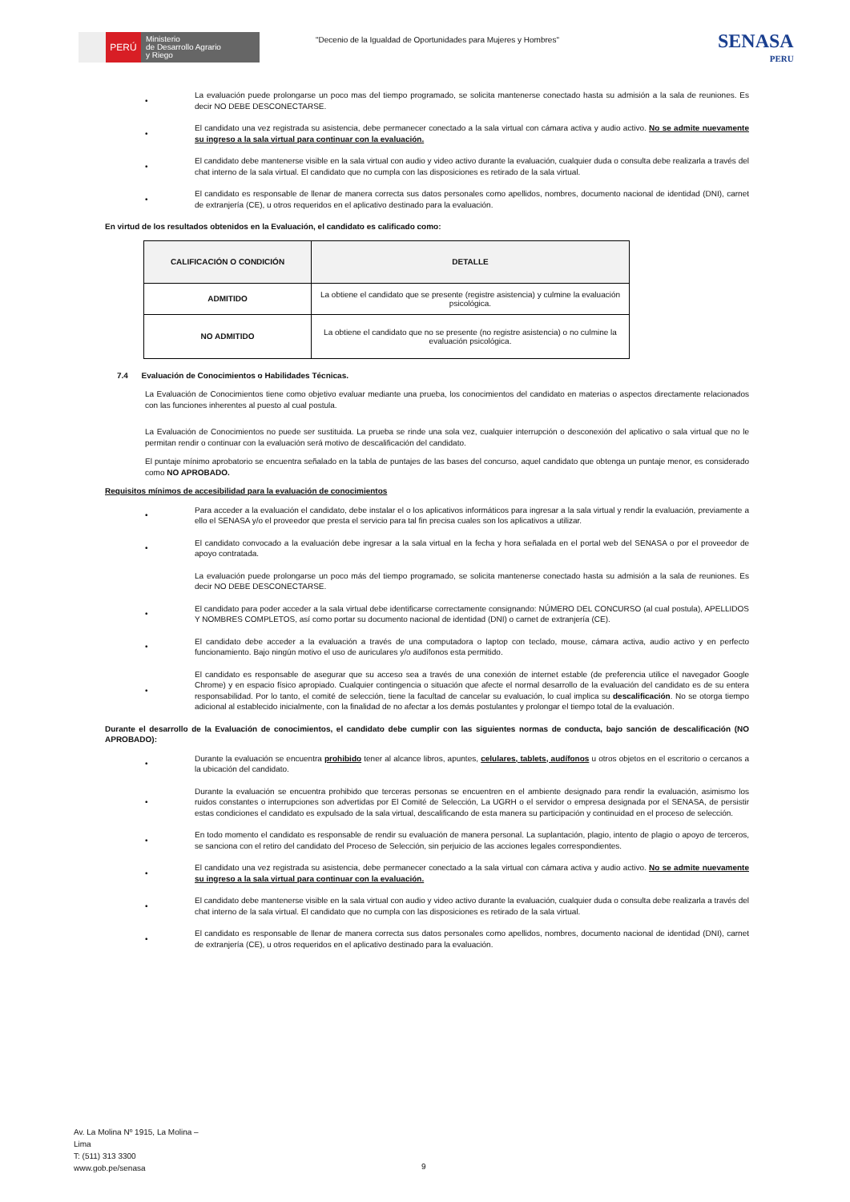PERÚ
Ministerio
de Desarrollo Agrario
y Riego
"Decenio de la Igualdad de Oportunidades para Mujeres y Hombres"
SENASA
PERU
• La evaluación puede prolongarse un poco mas del tiempo programado, se solicita mantenerse conectado hasta su admisión a la sala de reuniones. Es decir NO DEBE DESCONECTARSE.
• El candidato una vez registrada su asistencia, debe permanecer conectado a la sala virtual con cámara activa y audio activo. No se admite nuevamente su ingreso a la sala virtual para continuar con la evaluación.
• El candidato debe mantenerse visible en la sala virtual con audio y video activo durante la evaluación, cualquier duda o consulta debe realizarla a través del chat interno de la sala virtual. El candidato que no cumpla con las disposiciones es retirado de la sala virtual.
• El candidato es responsable de llenar de manera correcta sus datos personales como apellidos, nombres, documento nacional de identidad (DNI), carnet de extranjería (CE), u otros requeridos en el aplicativo destinado para la evaluación.
En virtud de los resultados obtenidos en la Evaluación, el candidato es calificado como:
| CALIFICACIÓN O CONDICIÓN | DETALLE |
| --- | --- |
| ADMITIDO | La obtiene el candidato que se presente (registre asistencia) y culmine la evaluación psicológica. |
| NO ADMITIDO | La obtiene el candidato que no se presente (no registre asistencia) o no culmine la evaluación psicológica. |
7.4 Evaluación de Conocimientos o Habilidades Técnicas.
La Evaluación de Conocimientos tiene como objetivo evaluar mediante una prueba, los conocimientos del candidato en materias o aspectos directamente relacionados con las funciones inherentes al puesto al cual postula.
La Evaluación de Conocimientos no puede ser sustituida. La prueba se rinde una sola vez, cualquier interrupción o desconexión del aplicativo o sala virtual que no le permitan rendir o continuar con la evaluación será motivo de descalificación del candidato.
El puntaje mínimo aprobatorio se encuentra señalado en la tabla de puntajes de las bases del concurso, aquel candidato que obtenga un puntaje menor, es considerado como NO APROBADO.
Requisitos mínimos de accesibilidad para la evaluación de conocimientos
• Para acceder a la evaluación el candidato, debe instalar el o los aplicativos informáticos para ingresar a la sala virtual y rendir la evaluación, previamente a ello el SENASA y/o el proveedor que presta el servicio para tal fin precisa cuales son los aplicativos a utilizar.
• El candidato convocado a la evaluación debe ingresar a la sala virtual en la fecha y hora señalada en el portal web del SENASA o por el proveedor de apoyo contratada.
La evaluación puede prolongarse un poco más del tiempo programado, se solicita mantenerse conectado hasta su admisión a la sala de reuniones. Es decir NO DEBE DESCONECTARSE.
• El candidato para poder acceder a la sala virtual debe identificarse correctamente consignando: NÚMERO DEL CONCURSO (al cual postula), APELLIDOS Y NOMBRES COMPLETOS, así como portar su documento nacional de identidad (DNI) o carnet de extranjería (CE).
• El candidato debe acceder a la evaluación a través de una computadora o laptop con teclado, mouse, cámara activa, audio activo y en perfecto funcionamiento. Bajo ningún motivo el uso de auriculares y/o audífonos esta permitido.
• El candidato es responsable de asegurar que su acceso sea a través de una conexión de internet estable (de preferencia utilice el navegador Google Chrome) y en espacio físico apropiado. Cualquier contingencia o situación que afecte el normal desarrollo de la evaluación del candidato es de su entera responsabilidad. Por lo tanto, el comité de selección, tiene la facultad de cancelar su evaluación, lo cual implica su descalificación. No se otorga tiempo adicional al establecido inicialmente, con la finalidad de no afectar a los demás postulantes y prolongar el tiempo total de la evaluación.
Durante el desarrollo de la Evaluación de conocimientos, el candidato debe cumplir con las siguientes normas de conducta, bajo sanción de descalificación (NO APROBADO):
• Durante la evaluación se encuentra prohibido tener al alcance libros, apuntes, celulares, tablets, audífonos u otros objetos en el escritorio o cercanos a la ubicación del candidato.
• Durante la evaluación se encuentra prohibido que terceras personas se encuentren en el ambiente designado para rendir la evaluación, asimismo los ruidos constantes o interrupciones son advertidas por El Comité de Selección, La UGRH o el servidor o empresa designada por el SENASA, de persistir estas condiciones el candidato es expulsado de la sala virtual, descalificando de esta manera su participación y continuidad en el proceso de selección.
• En todo momento el candidato es responsable de rendir su evaluación de manera personal. La suplantación, plagio, intento de plagio o apoyo de terceros, se sanciona con el retiro del candidato del Proceso de Selección, sin perjuicio de las acciones legales correspondientes.
• El candidato una vez registrada su asistencia, debe permanecer conectado a la sala virtual con cámara activa y audio activo. No se admite nuevamente su ingreso a la sala virtual para continuar con la evaluación.
• El candidato debe mantenerse visible en la sala virtual con audio y video activo durante la evaluación, cualquier duda o consulta debe realizarla a través del chat interno de la sala virtual. El candidato que no cumpla con las disposiciones es retirado de la sala virtual.
• El candidato es responsable de llenar de manera correcta sus datos personales como apellidos, nombres, documento nacional de identidad (DNI), carnet de extranjería (CE), u otros requeridos en el aplicativo destinado para la evaluación.
Av. La Molina Nº 1915, La Molina –
Lima
T: (511) 313 3300
www.gob.pe/senasa
9